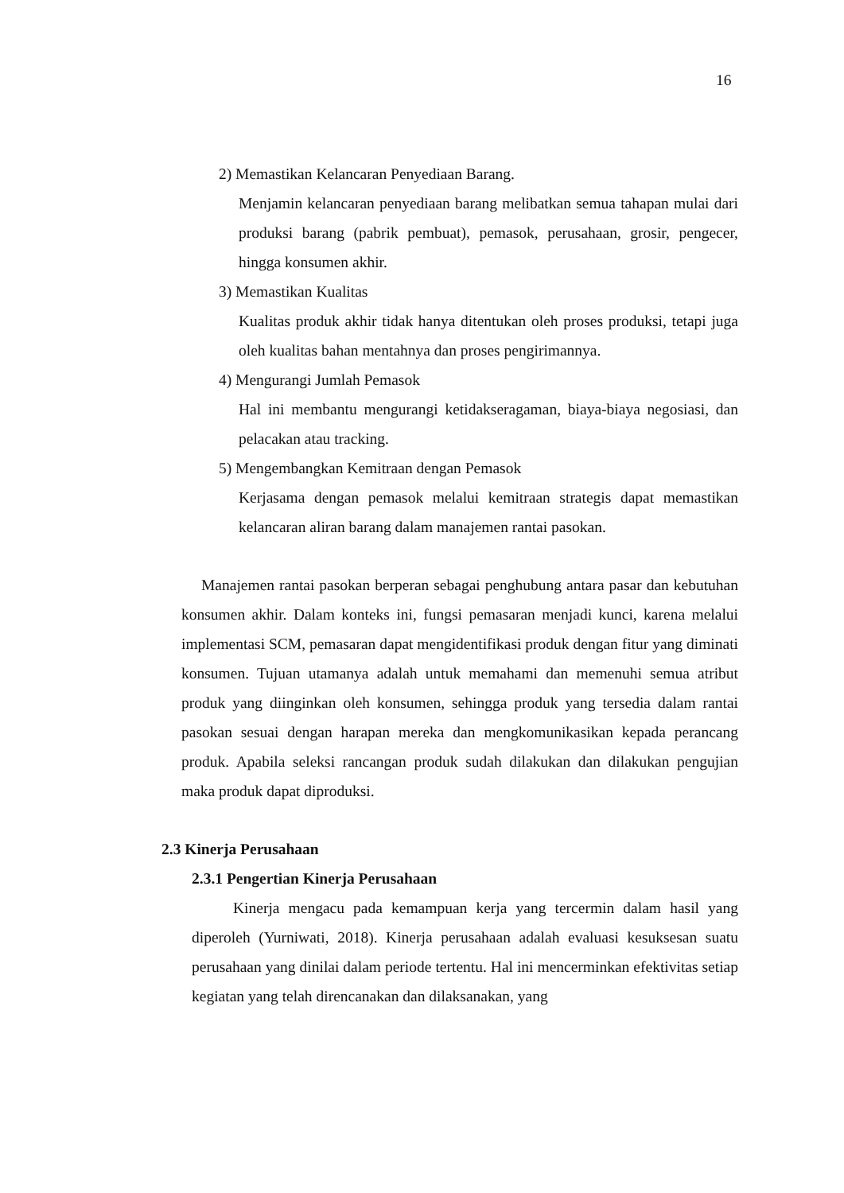16
2) Memastikan Kelancaran Penyediaan Barang.
Menjamin kelancaran penyediaan barang melibatkan semua tahapan mulai dari produksi barang (pabrik pembuat), pemasok, perusahaan, grosir, pengecer, hingga konsumen akhir.
3) Memastikan Kualitas
Kualitas produk akhir tidak hanya ditentukan oleh proses produksi, tetapi juga oleh kualitas bahan mentahnya dan proses pengirimannya.
4) Mengurangi Jumlah Pemasok
Hal ini membantu mengurangi ketidakseragaman, biaya-biaya negosiasi, dan pelacakan atau tracking.
5) Mengembangkan Kemitraan dengan Pemasok
Kerjasama dengan pemasok melalui kemitraan strategis dapat memastikan kelancaran aliran barang dalam manajemen rantai pasokan.
Manajemen rantai pasokan berperan sebagai penghubung antara pasar dan kebutuhan konsumen akhir. Dalam konteks ini, fungsi pemasaran menjadi kunci, karena melalui implementasi SCM, pemasaran dapat mengidentifikasi produk dengan fitur yang diminati konsumen. Tujuan utamanya adalah untuk memahami dan memenuhi semua atribut produk yang diinginkan oleh konsumen, sehingga produk yang tersedia dalam rantai pasokan sesuai dengan harapan mereka dan mengkomunikasikan kepada perancang produk. Apabila seleksi rancangan produk sudah dilakukan dan dilakukan pengujian maka produk dapat diproduksi.
2.3 Kinerja Perusahaan
2.3.1 Pengertian Kinerja Perusahaan
Kinerja mengacu pada kemampuan kerja yang tercermin dalam hasil yang diperoleh (Yurniwati, 2018). Kinerja perusahaan adalah evaluasi kesuksesan suatu perusahaan yang dinilai dalam periode tertentu. Hal ini mencerminkan efektivitas setiap kegiatan yang telah direncanakan dan dilaksanakan, yang